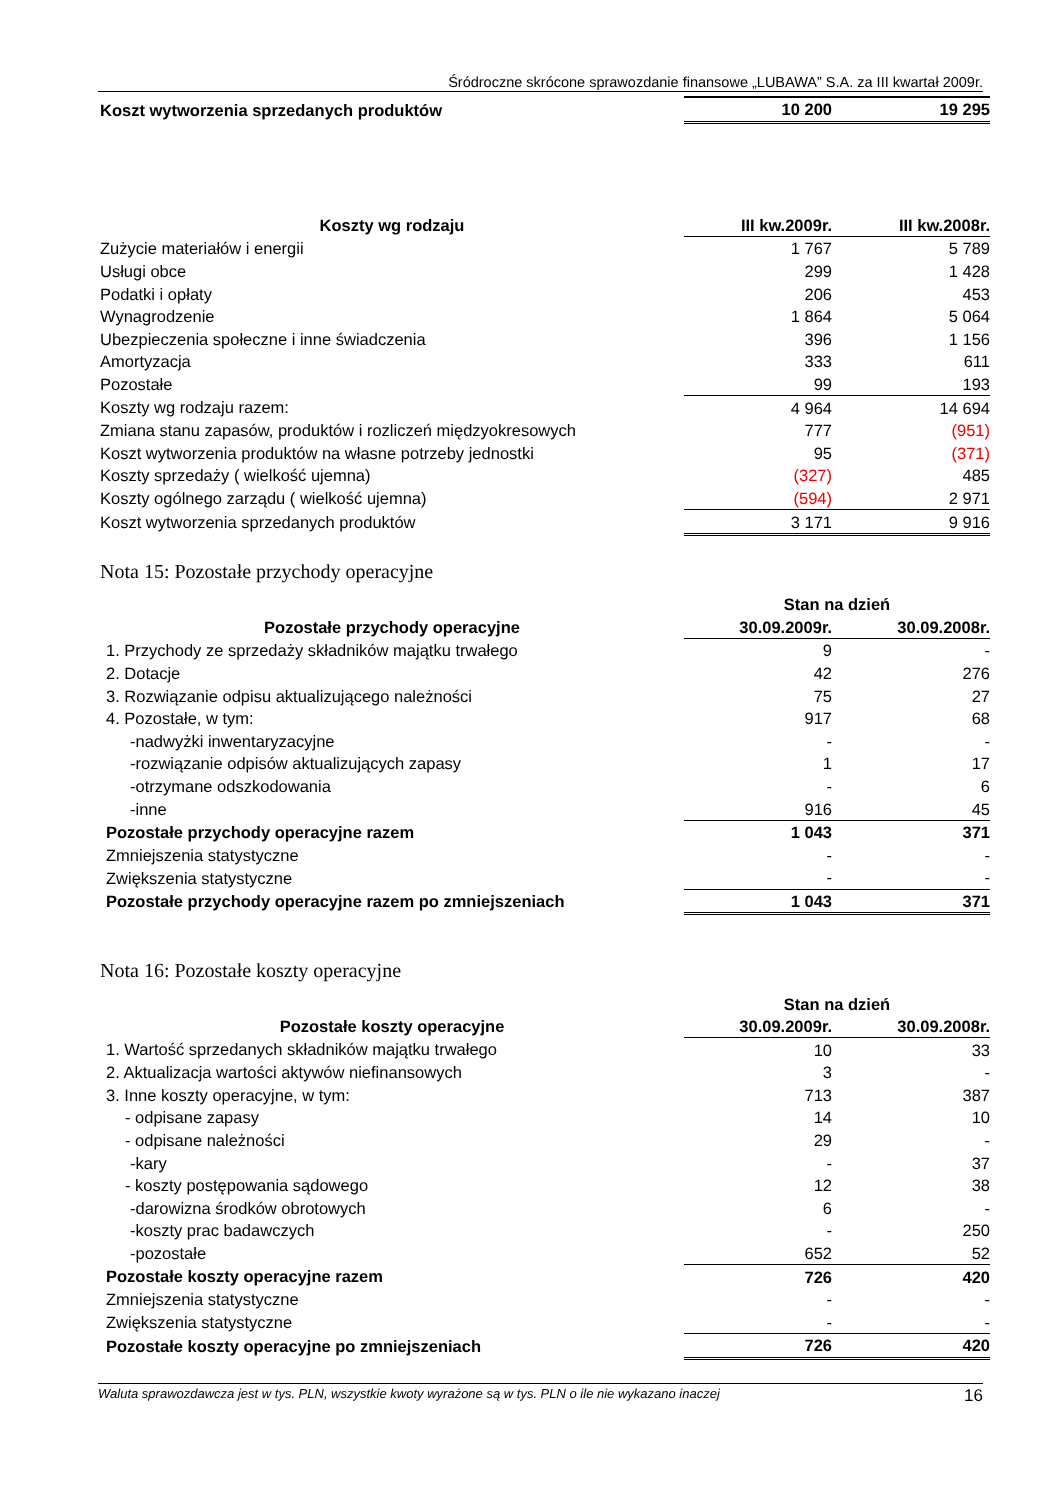Śródroczne skrócone sprawozdanie finansowe „LUBAWA” S.A. za III kwartał 2009r.
| Koszt wytworzenia sprzedanych produktów | 10 200 | 19 295 |
| Koszty wg rodzaju | III kw.2009r. | III kw.2008r. |
| --- | --- | --- |
| Zużycie materiałów i energii | 1 767 | 5 789 |
| Usługi obce | 299 | 1 428 |
| Podatki i opłaty | 206 | 453 |
| Wynagrodzenie | 1 864 | 5 064 |
| Ubezpieczenia społeczne i inne świadczenia | 396 | 1 156 |
| Amortyzacja | 333 | 611 |
| Pozostałe | 99 | 193 |
| Koszty wg rodzaju razem: | 4 964 | 14 694 |
| Zmiana stanu zapasów, produktów i rozliczeń międzyokresowych | 777 | (951) |
| Koszt wytworzenia produktów na własne potrzeby jednostki | 95 | (371) |
| Koszty sprzedaży ( wielkość ujemna) | (327) | 485 |
| Koszty ogólnego zarządu ( wielkość ujemna) | (594) | 2 971 |
| Koszt wytworzenia sprzedanych produktów | 3 171 | 9 916 |
Nota 15: Pozostałe przychody operacyjne
| | Stan na dzień | |
| --- | --- | --- |
| Pozostałe przychody operacyjne | 30.09.2009r. | 30.09.2008r. |
| 1. Przychody ze sprzedaży składników majątku trwałego | 9 | - |
| 2. Dotacje | 42 | 276 |
| 3. Rozwiązanie odpisu aktualizującego należności | 75 | 27 |
| 4. Pozostałe, w tym: | 917 | 68 |
| -nadwyżki inwentaryzacyjne | - | - |
| -rozwiązanie odpisów aktualizujących zapasy | 1 | 17 |
| -otrzymane odszkodowania | - | 6 |
| -inne | 916 | 45 |
| Pozostałe przychody operacyjne razem | 1 043 | 371 |
| Zmniejszenia statystyczne | - | - |
| Zwiększenia statystyczne | - | - |
| Pozostałe przychody operacyjne razem po zmniejszeniach | 1 043 | 371 |
Nota 16: Pozostałe koszty operacyjne
| | Stan na dzień | |
| --- | --- | --- |
| Pozostałe koszty operacyjne | 30.09.2009r. | 30.09.2008r. |
| 1. Wartość sprzedanych składników majątku trwałego | 10 | 33 |
| 2. Aktualizacja wartości aktywów niefinansowych | 3 | - |
| 3. Inne koszty operacyjne, w tym: | 713 | 387 |
| - odpisane zapasy | 14 | 10 |
| - odpisane należności | 29 | - |
| -kary | - | 37 |
| - koszty postępowania sądowego | 12 | 38 |
| -darowizna środków obrotowych | 6 | - |
| -koszty prac badawczych | - | 250 |
| -pozostałe | 652 | 52 |
| Pozostałe koszty operacyjne razem | 726 | 420 |
| Zmniejszenia statystyczne | - | - |
| Zwiększenia statystyczne | - | - |
| Pozostałe koszty operacyjne po zmniejszeniach | 726 | 420 |
Waluta sprawozdawcza jest w tys. PLN, wszystkie kwoty wyrażone są w tys. PLN o ile nie wykazano inaczej 16